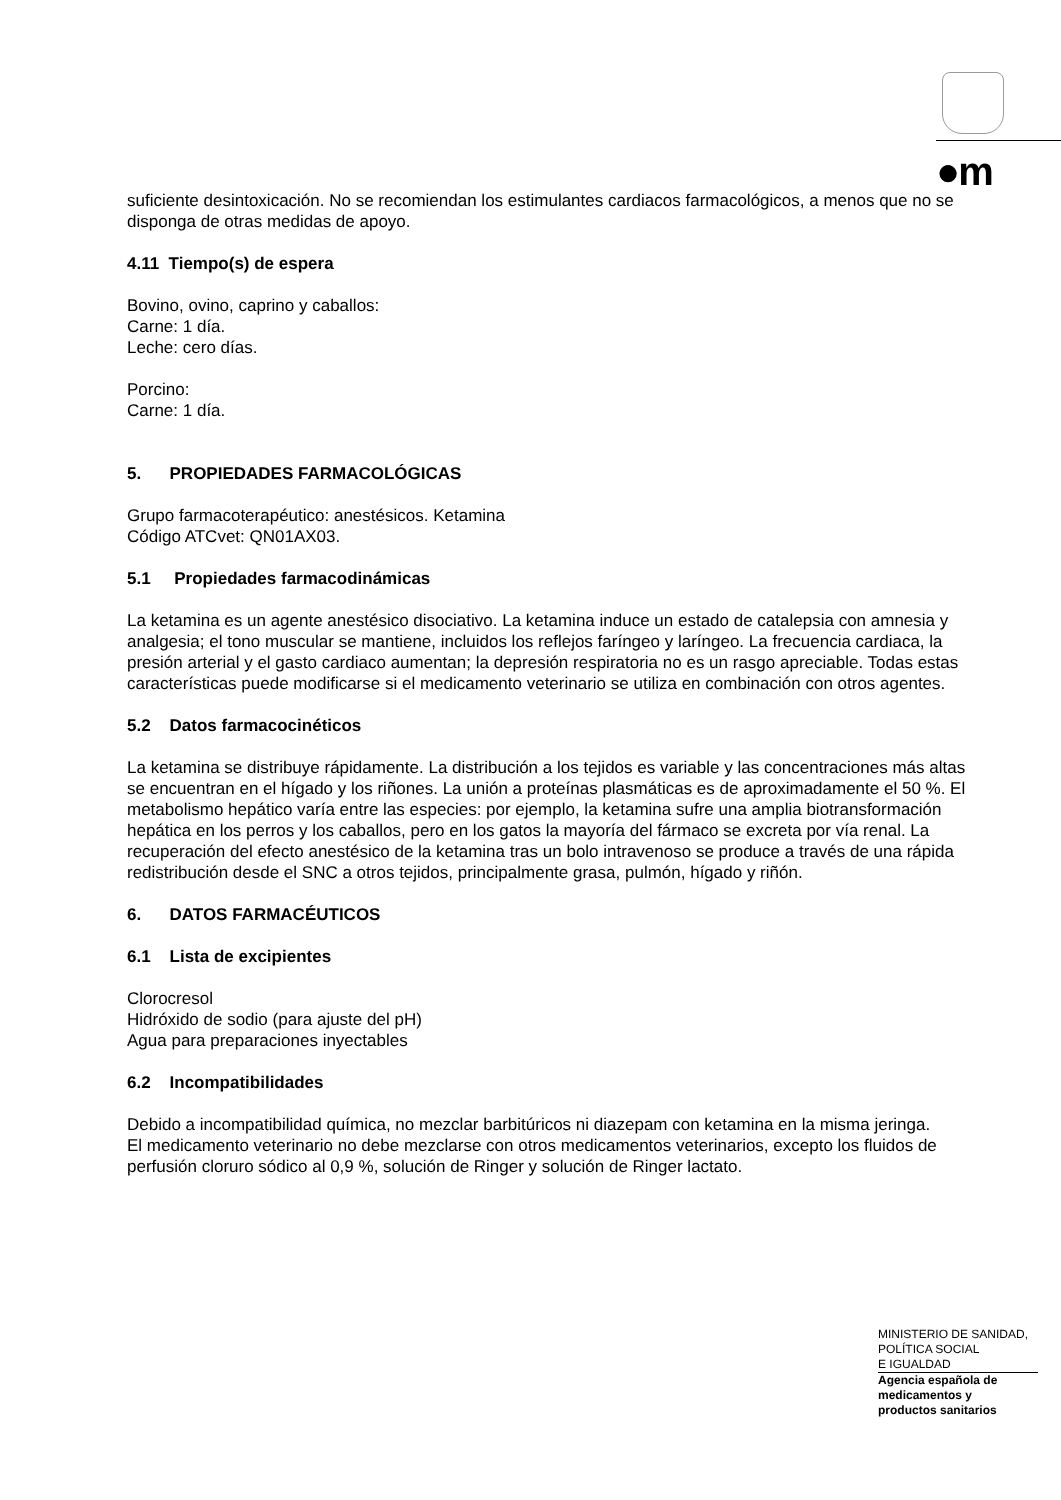●m
suficiente desintoxicación. No se recomiendan los estimulantes cardiacos farmacológicos, a menos que no se disponga de otras medidas de apoyo.
4.11 Tiempo(s) de espera
Bovino, ovino, caprino y caballos:
Carne: 1 día.
Leche: cero días.
Porcino:
Carne: 1 día.
5. PROPIEDADES FARMACOLÓGICAS
Grupo farmacoterapéutico: anestésicos. Ketamina
Código ATCvet: QN01AX03.
5.1 Propiedades farmacodinámicas
La ketamina es un agente anestésico disociativo. La ketamina induce un estado de catalepsia con amnesia y analgesia; el tono muscular se mantiene, incluidos los reflejos faríngeo y laríngeo. La frecuencia cardiaca, la presión arterial y el gasto cardiaco aumentan; la depresión respiratoria no es un rasgo apreciable. Todas estas características puede modificarse si el medicamento veterinario se utiliza en combinación con otros agentes.
5.2 Datos farmacocinéticos
La ketamina se distribuye rápidamente. La distribución a los tejidos es variable y las concentraciones más altas se encuentran en el hígado y los riñones. La unión a proteínas plasmáticas es de aproximadamente el 50 %. El metabolismo hepático varía entre las especies: por ejemplo, la ketamina sufre una amplia biotransformación hepática en los perros y los caballos, pero en los gatos la mayoría del fármaco se excreta por vía renal. La recuperación del efecto anestésico de la ketamina tras un bolo intravenoso se produce a través de una rápida redistribución desde el SNC a otros tejidos, principalmente grasa, pulmón, hígado y riñón.
6. DATOS FARMACÉUTICOS
6.1 Lista de excipientes
Clorocresol
Hidróxido de sodio (para ajuste del pH)
Agua para preparaciones inyectables
6.2 Incompatibilidades
Debido a incompatibilidad química, no mezclar barbitúricos ni diazepam con ketamina en la misma jeringa.
El medicamento veterinario no debe mezclarse con otros medicamentos veterinarios, excepto los fluidos de perfusión cloruro sódico al 0,9 %, solución de Ringer y solución de Ringer lactato.
MINISTERIO DE SANIDAD,
POLÍTICA SOCIAL
E IGUALDAD
Agencia española de
medicamentos y
productos sanitarios